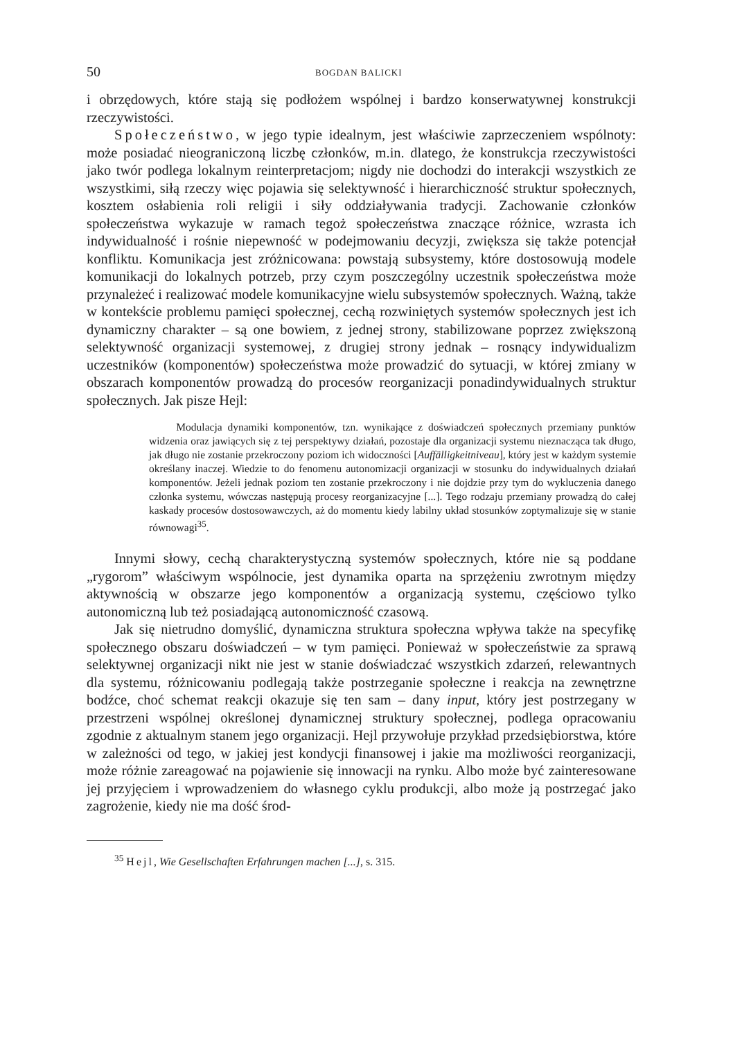50 BOGDAN BALICKI
i obrzędowych, które stają się podłożem wspólnej i bardzo konserwatywnej konstrukcji rzeczywistości.
Społeczeństwo, w jego typie idealnym, jest właściwie zaprzeczeniem wspólnoty: może posiadać nieograniczoną liczbę członków, m.in. dlatego, że konstrukcja rzeczywistości jako twór podlega lokalnym reinterpretacjom; nigdy nie dochodzi do interakcji wszystkich ze wszystkimi, siłą rzeczy więc pojawia się selektywność i hierarchiczność struktur społecznych, kosztem osłabienia roli religii i siły oddziaływania tradycji. Zachowanie członków społeczeństwa wykazuje w ramach tegoż społeczeństwa znaczące różnice, wzrasta ich indywidualność i rośnie niepewność w podejmowaniu decyzji, zwiększa się także potencjał konfliktu. Komunikacja jest zróżnicowana: powstają subsystemy, które dostosowują modele komunikacji do lokalnych potrzeb, przy czym poszczególny uczestnik społeczeństwa może przynależeć i realizować modele komunikacyjne wielu subsystemów społecznych. Ważną, także w kontekście problemu pamięci społecznej, cechą rozwiniętych systemów społecznych jest ich dynamiczny charakter – są one bowiem, z jednej strony, stabilizowane poprzez zwiększoną selektywność organizacji systemowej, z drugiej strony jednak – rosnący indywidualizm uczestników (komponentów) społeczeństwa może prowadzić do sytuacji, w której zmiany w obszarach komponentów prowadzą do procesów reorganizacji ponadindywidualnych struktur społecznych. Jak pisze Hejl:
Modulacja dynamiki komponentów, tzn. wynikające z doświadczeń społecznych przemiany punktów widzenia oraz jawiących się z tej perspektywy działań, pozostaje dla organizacji systemu nieznacząca tak długo, jak długo nie zostanie przekroczony poziom ich widoczności [Auffälligkeitniveau], który jest w każdym systemie określany inaczej. Wiedzie to do fenomenu autonomizacji organizacji w stosunku do indywidualnych działań komponentów. Jeżeli jednak poziom ten zostanie przekroczony i nie dojdzie przy tym do wykluczenia danego członka systemu, wówczas następują procesy reorganizacyjne [...]. Tego rodzaju przemiany prowadzą do całej kaskady procesów dostosowawczych, aż do momentu kiedy labilny układ stosunków zoptymalizuje się w stanie równowagi<sup>35</sup>.
Innymi słowy, cechą charakterystyczną systemów społecznych, które nie są poddane „rygorom” właściwym wspólnocie, jest dynamika oparta na sprzężeniu zwrotnym między aktywnością w obszarze jego komponentów a organizacją systemu, częściowo tylko autonomiczną lub też posiadającą autonomiczność czasową.
Jak się nietrudno domyślić, dynamiczna struktura społeczna wpływa także na specyfikę społecznego obszaru doświadczeń – w tym pamięci. Ponieważ w społeczeństwie za sprawą selektywnej organizacji nikt nie jest w stanie doświadczać wszystkich zdarzeń, relewantnych dla systemu, różnicowaniu podlegają także postrzeganie społeczne i reakcja na zewnętrzne bodźce, choć schemat reakcji okazuje się ten sam – dany input, który jest postrzegany w przestrzeni wspólnej określonej dynamicznej struktury społecznej, podlega opracowaniu zgodnie z aktualnym stanem jego organizacji. Hejl przywołuje przykład przedsiębiorstwa, które w zależności od tego, w jakiej jest kondycji finansowej i jakie ma możliwości reorganizacji, może różnie zareagować na pojawienie się innowacji na rynku. Albo może być zainteresowane jej przyjęciem i wprowadzeniem do własnego cyklu produkcji, albo może ją postrzegać jako zagrożenie, kiedy nie ma dość środ-
<sup>35</sup> Hejl, Wie Gesellschaften Erfahrungen machen [...], s. 315.